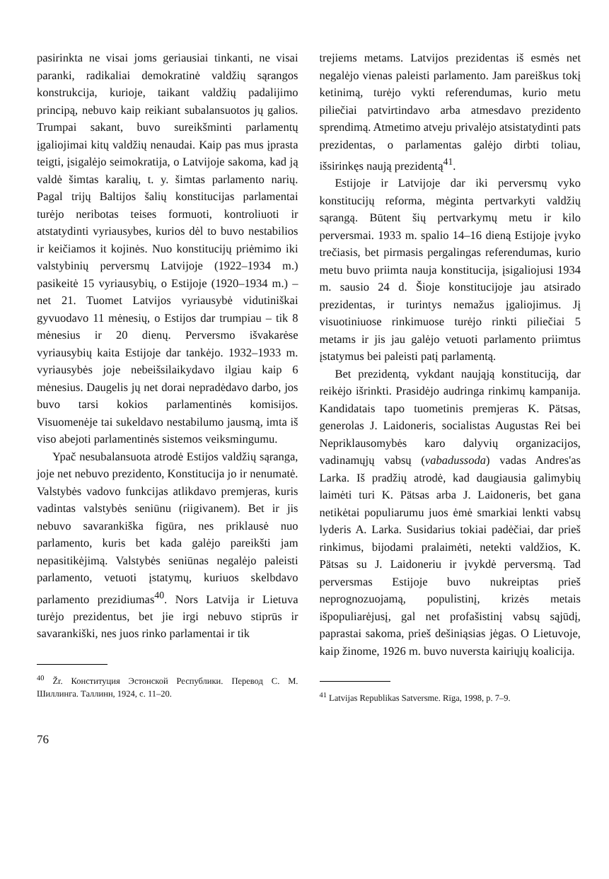pasirinkta ne visai joms geriausiai tinkanti, ne visai paranki, radikaliai demokratinė valdžių sąrangos konstrukcija, kurioje, taikant valdžių padalijimo principą, nebuvo kaip reikiant subalansuotos jų galios. Trumpai sakant, buvo sureikšminti parlamentų įgaliojimai kitų valdžių nenaudai. Kaip pas mus įprasta teigti, įsigalėjo seimokratija, o Latvijoje sakoma, kad ją valdė šimtas karalių, t. y. šimtas parlamento narių. Pagal trijų Baltijos šalių konstitucijas parlamentai turėjo neribotas teises formuoti, kontroliuoti ir atstatydinti vyriausybes, kurios dėl to buvo nestabilios ir keičiamos it kojinės. Nuo konstitucijų priėmimo iki valstybinių perversmų Latvijoje (1922–1934 m.) pasikeitė 15 vyriausybių, o Estijoje (1920–1934 m.) – net 21. Tuomet Latvijos vyriausybė vidutiniškai gyvuodavo 11 mėnesių, o Estijos dar trumpiau – tik 8 mėnesius ir 20 dienų. Perversmo išvakarėse vyriausybių kaita Estijoje dar tankėjo. 1932–1933 m. vyriausybės joje nebeišsilaikydavo ilgiau kaip 6 mėnesius. Daugelis jų net dorai nepradėdavo darbo, jos buvo tarsi kokios parlamentinės komisijos. Visuomenėje tai sukeldavo nestabilumo jausmą, imta iš viso abejoti parlamentinės sistemos veiksmingumu.
Ypač nesubalansuota atrodė Estijos valdžių sąranga, joje net nebuvo prezidento, Konstitucija jo ir nenumatė. Valstybės vadovo funkcijas atlikdavo premjeras, kuris vadintas valstybės seniūnu (riigivanem). Bet ir jis nebuvo savarankiška figūra, nes priklausė nuo parlamento, kuris bet kada galėjo pareikšti jam nepasitikėjimą. Valstybės seniūnas negalėjo paleisti parlamento, vetuoti įstatymų, kuriuos skelbdavo parlamento prezidiumas<sup>40</sup>. Nors Latvija ir Lietuva turėjo prezidentus, bet jie irgi nebuvo stiprūs ir savarankiški, nes juos rinko parlamentai ir tik
<sup>40</sup> Žr. Конституция Эстонской Республики. Перевод С. М. Шиллинга. Таллинн, 1924, с. 11–20.
trejiems metams. Latvijos prezidentas iš esmės net negalėjo vienas paleisti parlamento. Jam pareiškus tokį ketinimą, turėjo vykti referendumas, kurio metu piliečiai patvirtindavo arba atmesdavo prezidento sprendimą. Atmetimo atveju privalėjo atsistatydinti pats prezidentas, o parlamentas galėjo dirbti toliau, išsirinkęs naują prezidentą<sup>41</sup>.
Estijoje ir Latvijoje dar iki perversmų vyko konstitucijų reforma, mėginta pertvarkyti valdžių sąrangą. Būtent šių pertvarkymų metu ir kilo perversmai. 1933 m. spalio 14–16 dieną Estijoje įvyko trečiasis, bet pirmasis pergalingas referendumas, kurio metu buvo priimta nauja konstitucija, įsigaliojusi 1934 m. sausio 24 d. Šioje konstitucijoje jau atsirado prezidentas, ir turintys nemažus įgaliojimus. Jį visuotiniuose rinkimuose turėjo rinkti piliečiai 5 metams ir jis jau galėjo vetuoti parlamento priimtus įstatymus bei paleisti patį parlamentą.
Bet prezidentą, vykdant naująją konstituciją, dar reikėjo išrinkti. Prasidėjo audringa rinkimų kampanija. Kandidatais tapo tuometinis premjeras K. Pätsas, generolas J. Laidoneris, socialistas Augustas Rei bei Nepriklausomybės karo dalyvių organizacijos, vadinamųjų vabsų (vabadussoda) vadas Andres'as Larka. Iš pradžių atrodė, kad daugiausia galimybių laimėti turi K. Pätsas arba J. Laidoneris, bet gana netikėtai populiarumu juos ėmė smarkiai lenkti vabsų lyderis A. Larka. Susidarius tokiai padėčiai, dar prieš rinkimus, bijodami pralaimėti, netekti valdžios, K. Pätsas su J. Laidoneriu ir įvykdė perversmą. Tad perversmas Estijoje buvo nukreiptas prieš neprognozuojamą, populistinį, krizės metais išpopuliarėjusį, gal net profašistinį vabsų sąjūdį, paprastai sakoma, prieš dešiniąsias jėgas. O Lietuvoje, kaip žinome, 1926 m. buvo nuversta kairiųjų koalicija.
<sup>41</sup> Latvijas Republikas Satversme. Rīga, 1998, p. 7–9.
76